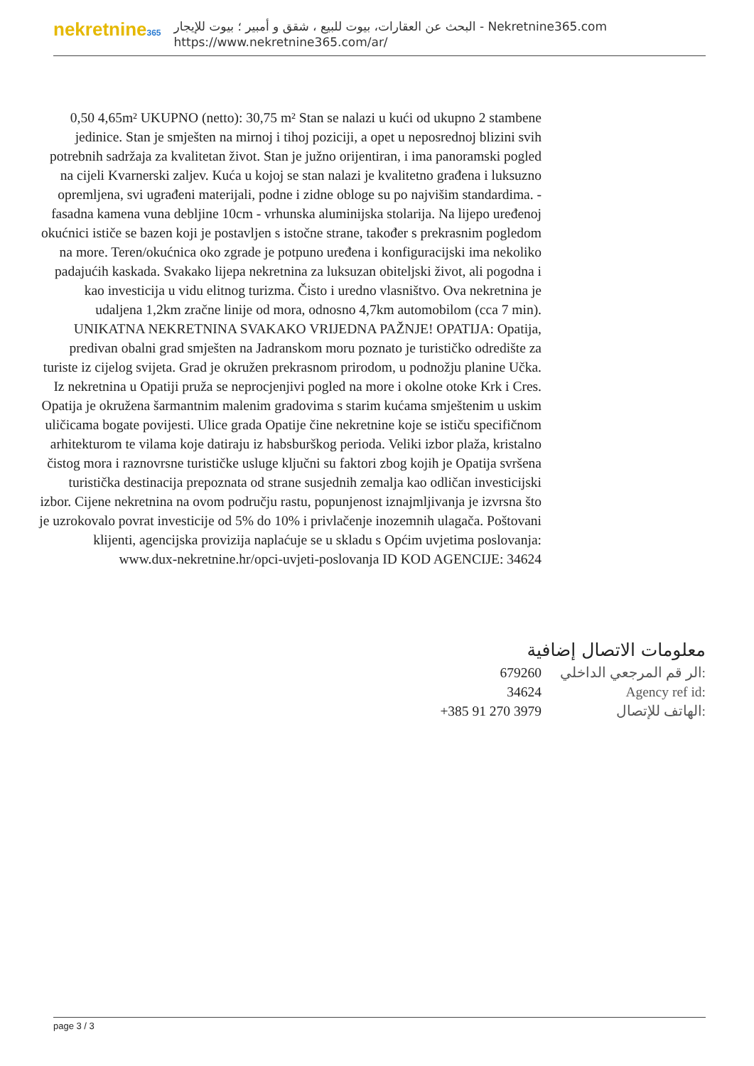nekretnine365
البحث عن العقارات، بيوت للبيع ، شقق و أمبير ؛ بيوت للإيجار - Nekretnine365.com
https://www.nekretnine365.com/ar/
0,50 4,65m² UKUPNO (netto): 30,75 m² Stan se nalazi u kući od ukupno 2 stambene jedinice. Stan je smješten na mirnoj i tihoj poziciji, a opet u neposrednoj blizini svih potrebnih sadržaja za kvalitetan život. Stan je južno orijentiran, i ima panoramski pogled na cijeli Kvarnerski zaljev. Kuća u kojoj se stan nalazi je kvalitetno građena i luksuzno opremljena, svi ugrađeni materijali, podne i zidne obloge su po najvišim standardima. - fasadna kamena vuna debljine 10cm - vrhunska aluminijska stolarija. Na lijepo uređenoj okućnici ističe se bazen koji je postavljen s istočne strane, također s prekrasnim pogledom na more. Teren/okućnica oko zgrade je potpuno uređena i konfiguracijski ima nekoliko padajućih kaskada. Svakako lijepa nekretnina za luksuzan obiteljski život, ali pogodna i kao investicija u vidu elitnog turizma. Čisto i uredno vlasništvo. Ova nekretnina je udaljena 1,2km zračne linije od mora, odnosno 4,7km automobilom (cca 7 min). UNIKATNA NEKRETNINA SVAKAKO VRIJEDNA PAŽNJE! OPATIJA: Opatija, predivan obalni grad smješten na Jadranskom moru poznato je turističko odredište za turiste iz cijelog svijeta. Grad je okružen prekrasnom prirodom, u podnožju planine Učka. Iz nekretnina u Opatiji pruža se neprocjenjivi pogled na more i okolne otoke Krk i Cres. Opatija je okružena šarmantnim malenim gradovima s starim kućama smještenim u uskim uličicama bogate povijesti. Ulice grada Opatije čine nekretnine koje se ističu specifičnom arhitekturom te vilama koje datiraju iz habsburškog perioda. Veliki izbor plaža, kristalno čistog mora i raznovrsne turističke usluge ključni su faktori zbog kojih je Opatija svršena turistička destinacija prepoznata od strane susjednih zemalja kao odličan investicijski izbor. Cijene nekretnina na ovom području rastu, popunjenost iznajmljivanja je izvrsna što je uzrokovalo povrat investicije od 5% do 10% i privlačenje inozemnih ulagača. Poštovani klijenti, agencijska provizija naplaćuje se u skladu s Općim uvjetima poslovanja: www.dux-nekretnine.hr/opci-uvjeti-poslovanja ID KOD AGENCIJE: 34624
معلومات الاتصال إضافية
| 679260 | الر قم المرجعي الداخلي: |
| 34624 | Agency ref id: |
| +385 91 270 3979 | الهاتف للإتصال: |
page 3 / 3